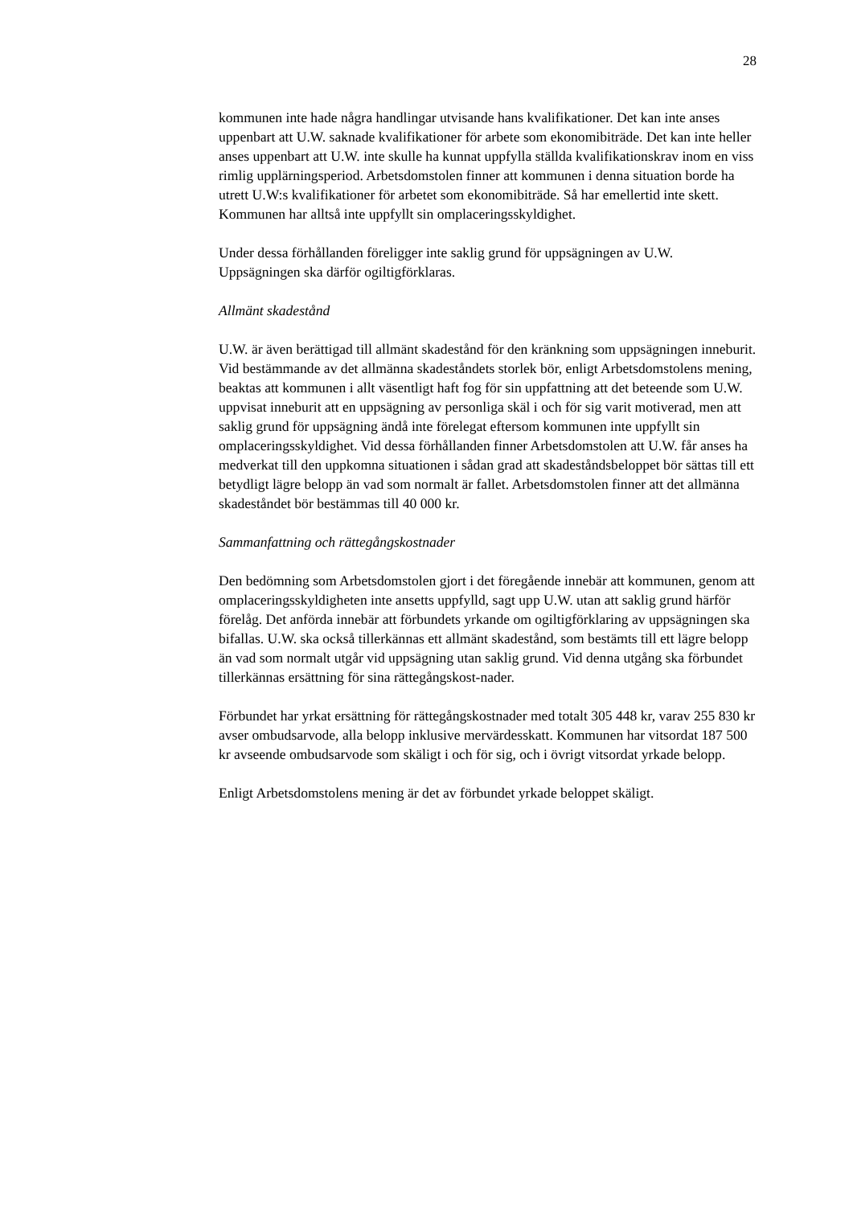28
kommunen inte hade några handlingar utvisande hans kvalifikationer. Det kan inte anses uppenbart att U.W. saknade kvalifikationer för arbete som ekonomibiträde. Det kan inte heller anses uppenbart att U.W. inte skulle ha kunnat uppfylla ställda kvalifikationskrav inom en viss rimlig upplärningsperiod. Arbetsdomstolen finner att kommunen i denna situation borde ha utrett U.W:s kvalifikationer för arbetet som ekonomibiträde. Så har emellertid inte skett. Kommunen har alltså inte uppfyllt sin omplaceringsskyldighet.
Under dessa förhållanden föreligger inte saklig grund för uppsägningen av U.W. Uppsägningen ska därför ogiltigförklaras.
Allmänt skadestånd
U.W. är även berättigad till allmänt skadestånd för den kränkning som uppsägningen inneburit. Vid bestämmande av det allmänna skadeståndets storlek bör, enligt Arbetsdomstolens mening, beaktas att kommunen i allt väsentligt haft fog för sin uppfattning att det beteende som U.W. uppvisat inneburit att en uppsägning av personliga skäl i och för sig varit motiverad, men att saklig grund för uppsägning ändå inte förelegat eftersom kommunen inte uppfyllt sin omplaceringsskyldighet. Vid dessa förhållanden finner Arbetsdomstolen att U.W. får anses ha medverkat till den uppkomna situationen i sådan grad att skadeståndsbeloppet bör sättas till ett betydligt lägre belopp än vad som normalt är fallet. Arbetsdomstolen finner att det allmänna skadeståndet bör bestämmas till 40 000 kr.
Sammanfattning och rättegångskostnader
Den bedömning som Arbetsdomstolen gjort i det föregående innebär att kommunen, genom att omplaceringsskyldigheten inte ansetts uppfylld, sagt upp U.W. utan att saklig grund härför förelåg. Det anförda innebär att förbundets yrkande om ogiltigförklaring av uppsägningen ska bifallas. U.W. ska också tillerkännas ett allmänt skadestånd, som bestämts till ett lägre belopp än vad som normalt utgår vid uppsägning utan saklig grund. Vid denna utgång ska förbundet tillerkännas ersättning för sina rättegångskost-nader.
Förbundet har yrkat ersättning för rättegångskostnader med totalt 305 448 kr, varav 255 830 kr avser ombudsarvode, alla belopp inklusive mervärdesskatt. Kommunen har vitsordat 187 500 kr avseende ombudsarvode som skäligt i och för sig, och i övrigt vitsordat yrkade belopp.
Enligt Arbetsdomstolens mening är det av förbundet yrkade beloppet skäligt.